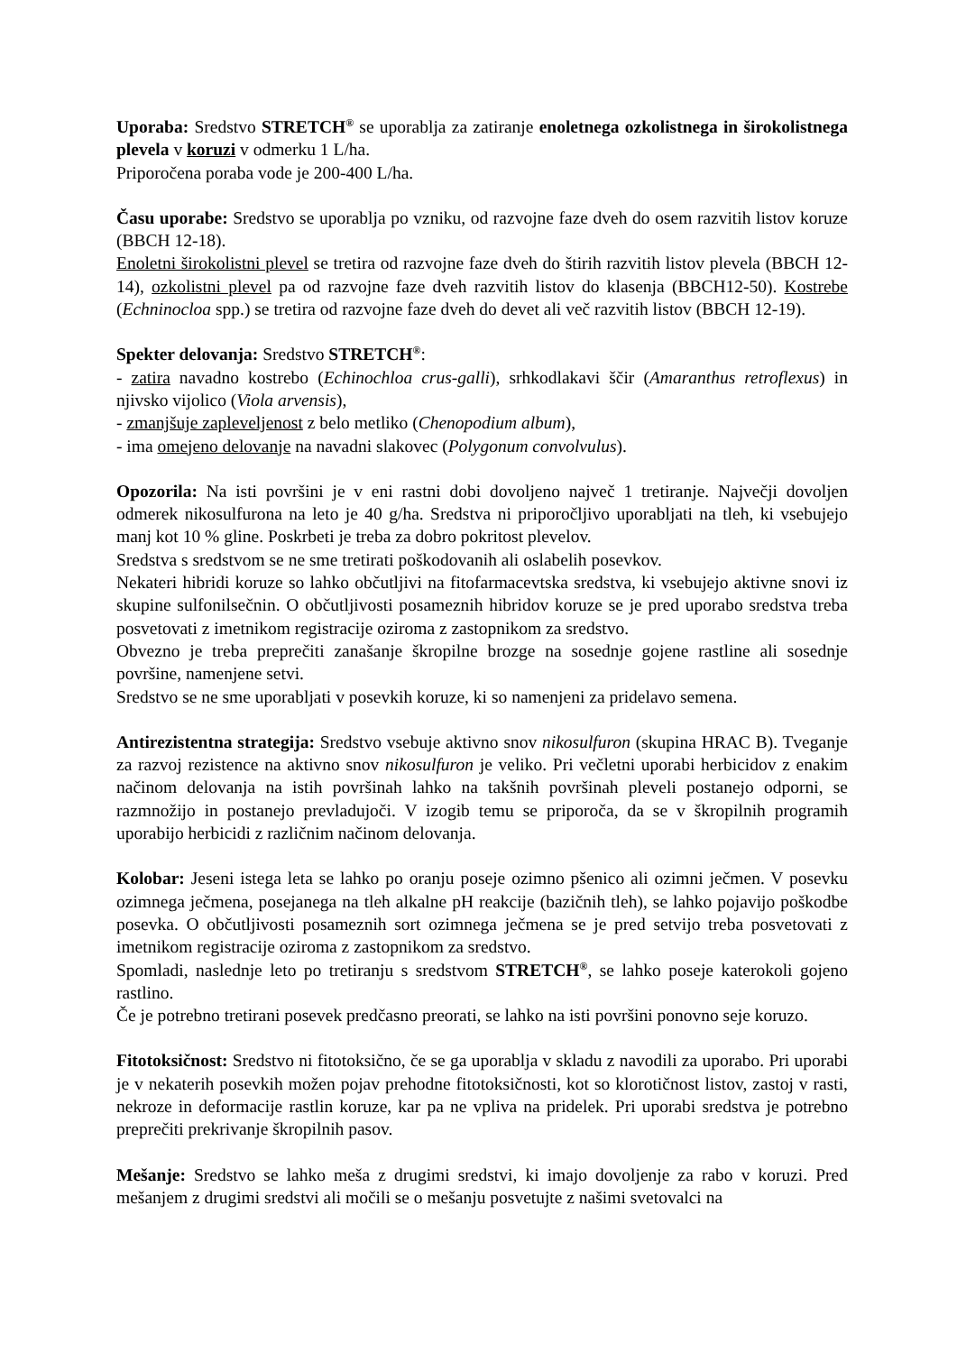Uporaba: Sredstvo STRETCH<sup>®</sup> se uporablja za zatiranje enoletnega ozkolistnega in širokolistnega plevela v koruzi v odmerku 1 L/ha.
Priporočena poraba vode je 200-400 L/ha.
Času uporabe: Sredstvo se uporablja po vzniku, od razvojne faze dveh do osem razvitih listov koruze (BBCH 12-18).
Enoletni širokolistni plevel se tretira od razvojne faze dveh do štirih razvitih listov plevela (BBCH 12-14), ozkolistni plevel pa od razvojne faze dveh razvitih listov do klasenja (BBCH12-50). Kostrebe (Echninocloa spp.) se tretira od razvojne faze dveh do devet ali več razvitih listov (BBCH 12-19).
Spekter delovanja: Sredstvo STRETCH<sup>®</sup>:
- zatira navadno kostrebo (Echinochloa crus-galli), srhkodlakavi ščir (Amaranthus retroflexus) in njivsko vijolico (Viola arvensis),
- zmanjšuje zapleveljenost z belo metliko (Chenopodium album),
- ima omejeno delovanje na navadni slakovec (Polygonum convolvulus).
Opozorila: Na isti površini je v eni rastni dobi dovoljeno največ 1 tretiranje. Največji dovoljen odmerek nikosulfurona na leto je 40 g/ha. Sredstva ni priporočljivo uporabljati na tleh, ki vsebujejo manj kot 10 % gline. Poskrbeti je treba za dobro pokritost plevelov.
Sredstva s sredstvom se ne sme tretirati poškodovanih ali oslabelih posevkov.
Nekateri hibridi koruze so lahko občutljivi na fitofarmacevtska sredstva, ki vsebujejo aktivne snovi iz skupine sulfonilsečnin. O občutljivosti posameznih hibridov koruze se je pred uporabo sredstva treba posvetovati z imetnikom registracije oziroma z zastopnikom za sredstvo.
Obvezno je treba preprečiti zanašanje škropilne brozge na sosednje gojene rastline ali sosednje površine, namenjene setvi.
Sredstvo se ne sme uporabljati v posevkih koruze, ki so namenjeni za pridelavo semena.
Antirezistentna strategija: Sredstvo vsebuje aktivno snov nikosulfuron (skupina HRAC B). Tveganje za razvoj rezistence na aktivno snov nikosulfuron je veliko. Pri večletni uporabi herbicidov z enakim načinom delovanja na istih površinah lahko na takšnih površinah pleveli postanejo odporni, se razmnožijo in postanejo prevladujoči. V izogib temu se priporoča, da se v škropilnih programih uporabijo herbicidi z različnim načinom delovanja.
Kolobar: Jeseni istega leta se lahko po oranju poseje ozimno pšenico ali ozimni ječmen. V posevku ozimnega ječmena, posejanega na tleh alkalne pH reakcije (bazičnih tleh), se lahko pojavijo poškodbe posevka. O občutljivosti posameznih sort ozimnega ječmena se je pred setvijo treba posvetovati z imetnikom registracije oziroma z zastopnikom za sredstvo.
Spomladi, naslednje leto po tretiranju s sredstvom STRETCH<sup>®</sup>, se lahko poseje katerokoli gojeno rastlino.
Če je potrebno tretirani posevek predčasno preorati, se lahko na isti površini ponovno seje koruzo.
Fitotoksičnost: Sredstvo ni fitotoksično, če se ga uporablja v skladu z navodili za uporabo. Pri uporabi je v nekaterih posevkih možen pojav prehodne fitotoksičnosti, kot so klorotičnost listov, zastoj v rasti, nekroze in deformacije rastlin koruze, kar pa ne vpliva na pridelek. Pri uporabi sredstva je potrebno preprečiti prekrivanje škropilnih pasov.
Mešanje: Sredstvo se lahko meša z drugimi sredstvi, ki imajo dovoljenje za rabo v koruzi. Pred mešanjem z drugimi sredstvi ali močili se o mešanju posvetujte z našimi svetovalci na